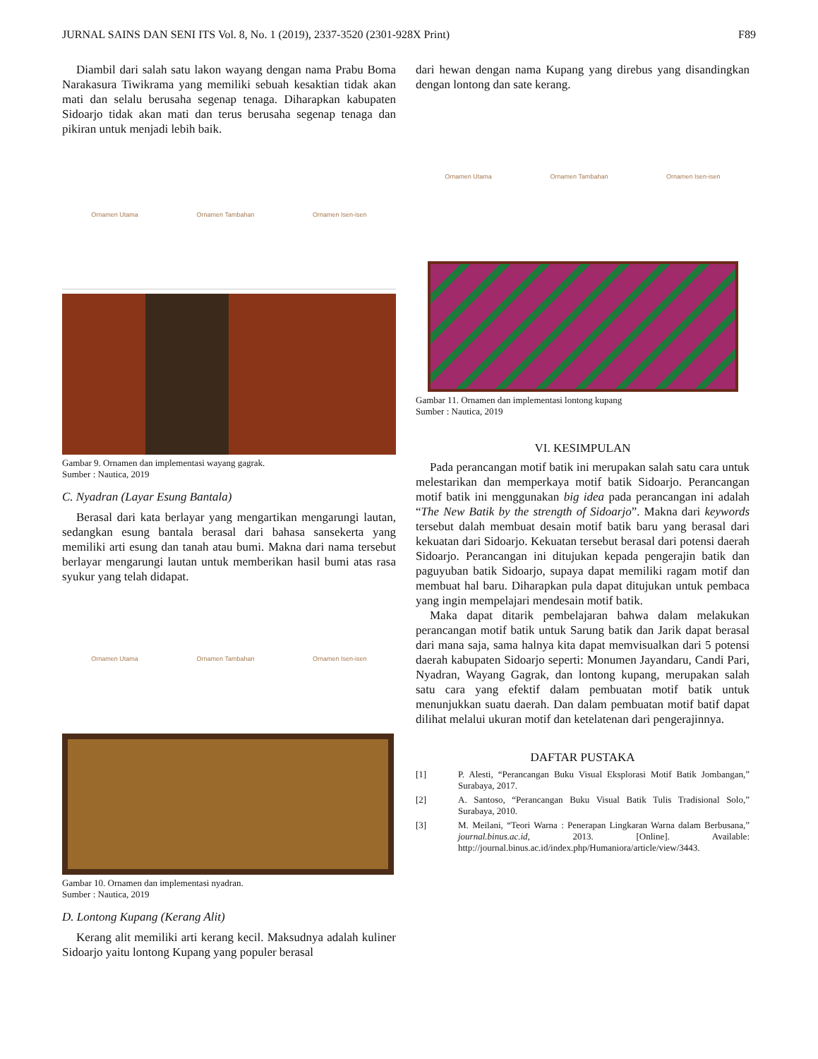JURNAL SAINS DAN SENI ITS Vol. 8, No. 1 (2019), 2337-3520 (2301-928X Print) F89
Diambil dari salah satu lakon wayang dengan nama Prabu Boma Narakasura Tiwikrama yang memiliki sebuah kesaktian tidak akan mati dan selalu berusaha segenap tenaga. Diharapkan kabupaten Sidoarjo tidak akan mati dan terus berusaha segenap tenaga dan pikiran untuk menjadi lebih baik.
Ornamen Utama Ornamen Tambahan Ornamen Isen-isen
Gambar 9. Ornamen dan implementasi wayang gagrak.
Sumber : Nautica, 2019
C. Nyadran (Layar Esung Bantala)
Berasal dari kata berlayar yang mengartikan mengarungi lautan, sedangkan esung bantala berasal dari bahasa sansekerta yang memiliki arti esung dan tanah atau bumi. Makna dari nama tersebut berlayar mengarungi lautan untuk memberikan hasil bumi atas rasa syukur yang telah didapat.
Ornamen Utama Ornamen Tambahan Ornamen Isen-isen
Gambar 10. Ornamen dan implementasi nyadran.
Sumber : Nautica, 2019
D. Lontong Kupang (Kerang Alit)
Kerang alit memiliki arti kerang kecil. Maksudnya adalah kuliner Sidoarjo yaitu lontong Kupang yang populer berasal
dari hewan dengan nama Kupang yang direbus yang disandingkan dengan lontong dan sate kerang.
Ornamen Utama Ornamen Tambahan Ornamen Isen-isen
Gambar 11. Ornamen dan implementasi lontong kupang
Sumber : Nautica, 2019
VI. KESIMPULAN
Pada perancangan motif batik ini merupakan salah satu cara untuk melestarikan dan memperkaya motif batik Sidoarjo. Perancangan motif batik ini menggunakan big idea pada perancangan ini adalah “The New Batik by the strength of Sidoarjo”. Makna dari keywords tersebut dalah membuat desain motif batik baru yang berasal dari kekuatan dari Sidoarjo. Kekuatan tersebut berasal dari potensi daerah Sidoarjo. Perancangan ini ditujukan kepada pengerajin batik dan paguyuban batik Sidoarjo, supaya dapat memiliki ragam motif dan membuat hal baru. Diharapkan pula dapat ditujukan untuk pembaca yang ingin mempelajari mendesain motif batik.
Maka dapat ditarik pembelajaran bahwa dalam melakukan perancangan motif batik untuk Sarung batik dan Jarik dapat berasal dari mana saja, sama halnya kita dapat memvisualkan dari 5 potensi daerah kabupaten Sidoarjo seperti: Monumen Jayandaru, Candi Pari, Nyadran, Wayang Gagrak, dan lontong kupang, merupakan salah satu cara yang efektif dalam pembuatan motif batik untuk menunjukkan suatu daerah. Dan dalam pembuatan motif batif dapat dilihat melalui ukuran motif dan ketelatenan dari pengerajinnya.
DAFTAR PUSTAKA
[1] P. Alesti, “Perancangan Buku Visual Eksplorasi Motif Batik Jombangan,” Surabaya, 2017.
[2] A. Santoso, “Perancangan Buku Visual Batik Tulis Tradisional Solo,” Surabaya, 2010.
[3] M. Meilani, “Teori Warna : Penerapan Lingkaran Warna dalam Berbusana,” journal.binus.ac.id, 2013. [Online]. Available: http://journal.binus.ac.id/index.php/Humaniora/article/view/3443.